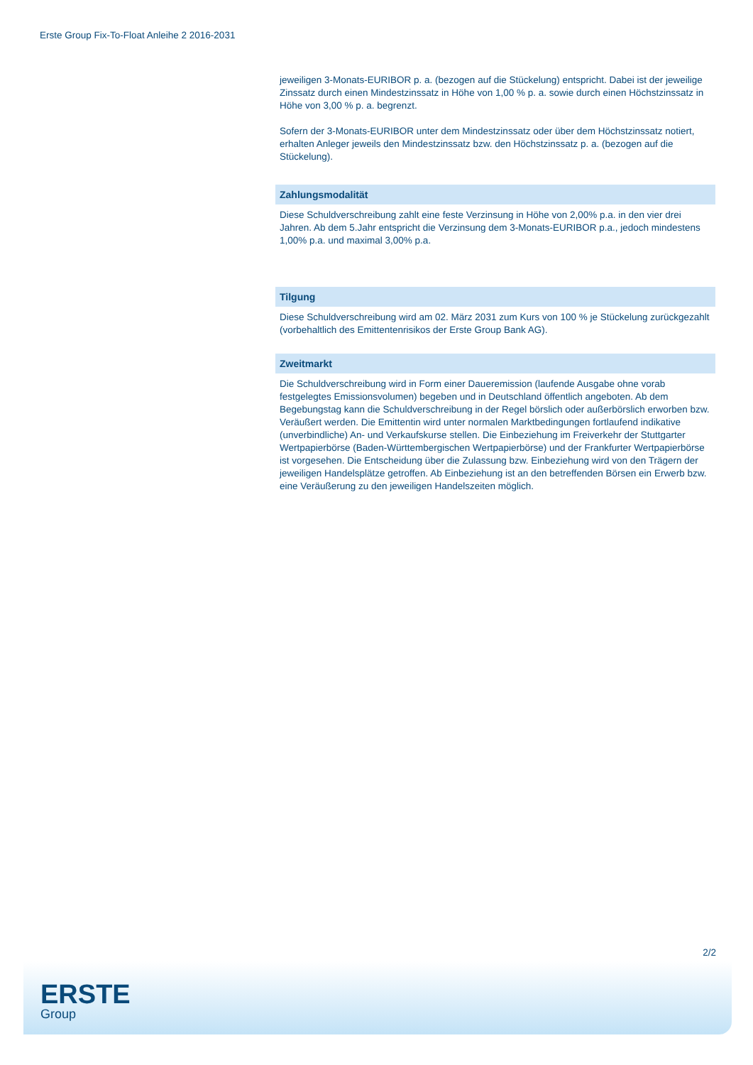Erste Group Fix-To-Float Anleihe 2 2016-2031
jeweiligen 3-Monats-EURIBOR p. a. (bezogen auf die Stückelung) entspricht. Dabei ist der jeweilige Zinssatz durch einen Mindestzinssatz in Höhe von 1,00 % p. a. sowie durch einen Höchstzinssatz in Höhe von 3,00 % p. a. begrenzt.
Sofern der 3-Monats-EURIBOR unter dem Mindestzinssatz oder über dem Höchstzinssatz notiert, erhalten Anleger jeweils den Mindestzinssatz bzw. den Höchstzinssatz p. a. (bezogen auf die Stückelung).
Zahlungsmodalität
Diese Schuldverschreibung zahlt eine feste Verzinsung in Höhe von 2,00% p.a. in den vier drei Jahren. Ab dem 5.Jahr entspricht die Verzinsung dem 3-Monats-EURIBOR p.a., jedoch mindestens 1,00% p.a. und maximal 3,00% p.a.
Tilgung
Diese Schuldverschreibung wird am 02. März 2031 zum Kurs von 100 % je Stückelung zurückgezahlt (vorbehaltlich des Emittentenrisikos der Erste Group Bank AG).
Zweitmarkt
Die Schuldverschreibung wird in Form einer Daueremission (laufende Ausgabe ohne vorab festgelegtes Emissionsvolumen) begeben und in Deutschland öffentlich angeboten. Ab dem Begebungstag kann die Schuldverschreibung in der Regel börslich oder außerbörslich erworben bzw. Veräußert werden. Die Emittentin wird unter normalen Marktbedingungen fortlaufend indikative (unverbindliche) An- und Verkaufskurse stellen. Die Einbeziehung im Freiverkehr der Stuttgarter Wertpapierbörse (Baden-Württembergischen Wertpapierbörse) und der Frankfurter Wertpapierbörse ist vorgesehen. Die Entscheidung über die Zulassung bzw. Einbeziehung wird von den Trägern der jeweiligen Handelsplätze getroffen. Ab Einbeziehung ist an den betreffenden Börsen ein Erwerb bzw. eine Veräußerung zu den jeweiligen Handelszeiten möglich.
2/2
ERSTE
Group